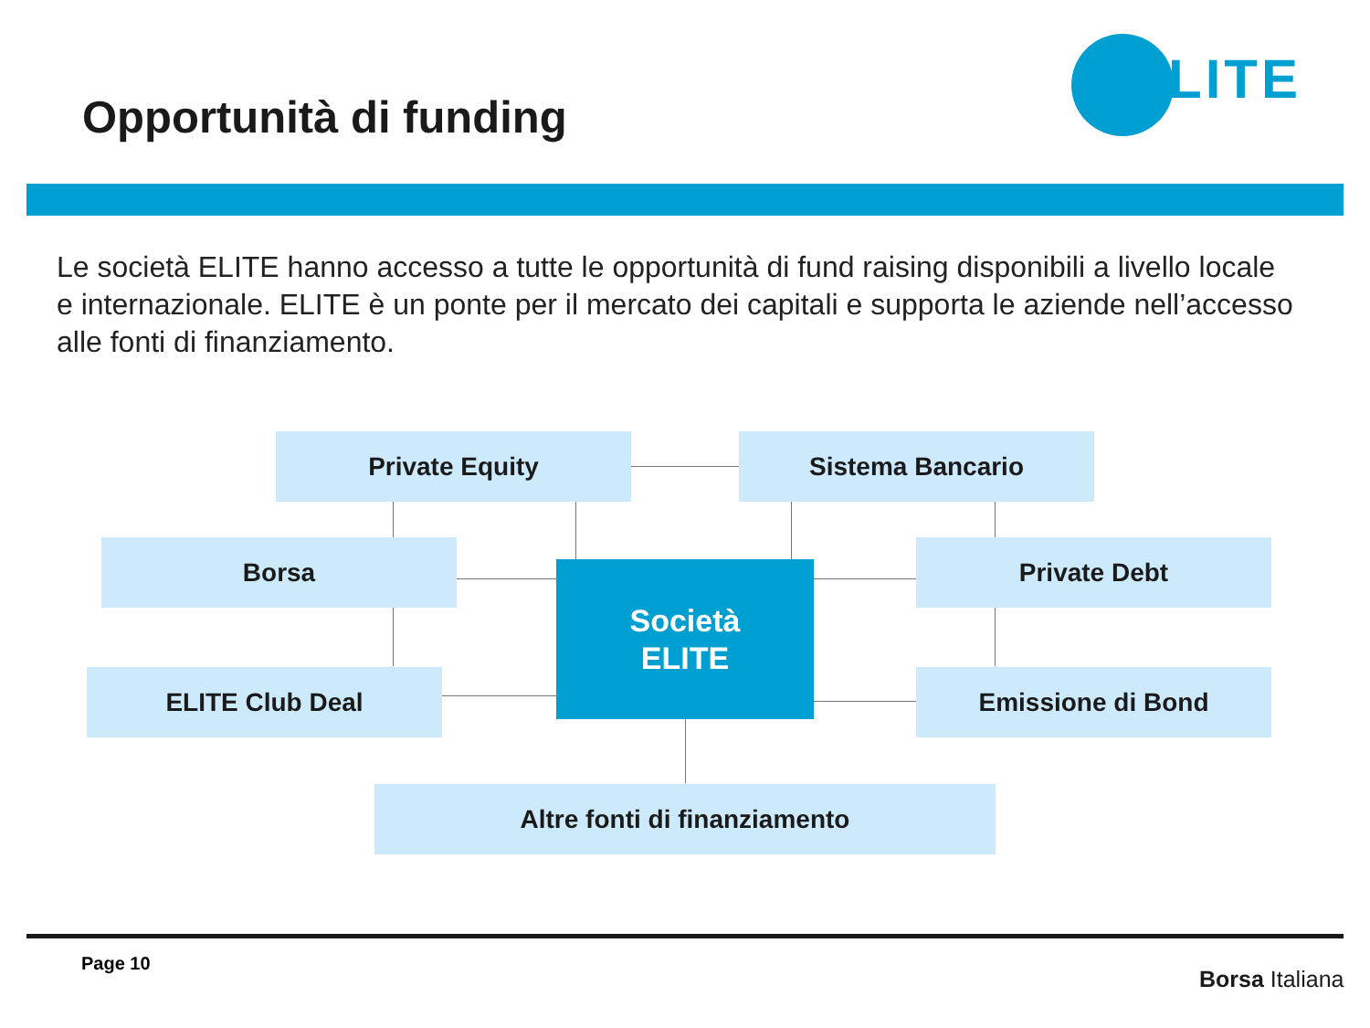Opportunità di funding
ELITE
Le società ELITE hanno accesso a tutte le opportunità di fund raising disponibili a livello locale e internazionale. ELITE è un ponte per il mercato dei capitali e supporta le aziende nell’accesso alle fonti di finanziamento.
Private Equity Sistema Bancario
Borsa
Società
ELITE
Private Debt
ELITE Club Deal Emissione di Bond
Altre fonti di finanziamento
Page 10
Borsa Italiana